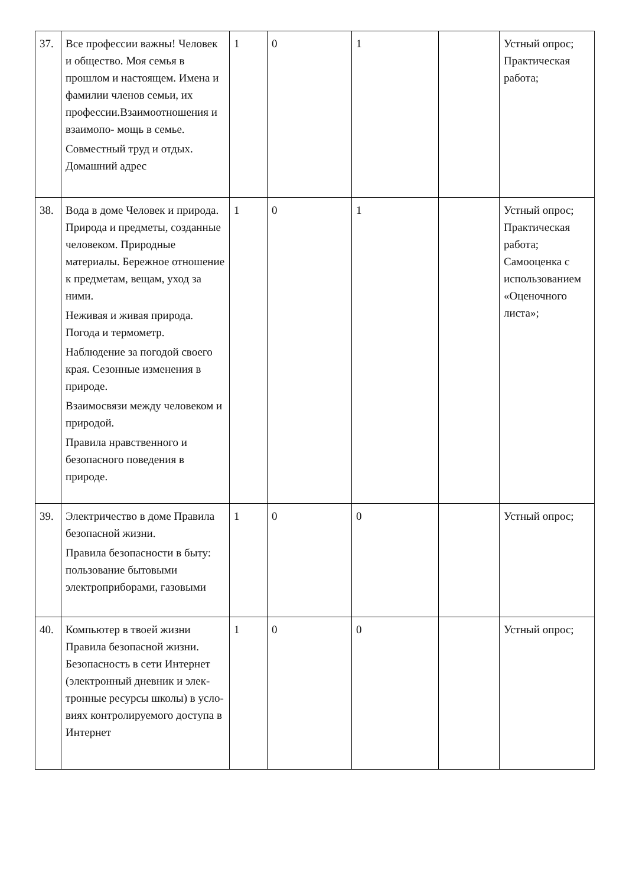| 37. | Все профессии важны! Человек и общество. Моя семья в прошлом и настоящем. Имена и фамилии членов семьи, их профессии.Взаимоотношения и взаимопо- мощь в семье. Совместный труд и отдых. Домашний адрес | 1 | 0 | 1 | | Устный опрос; Практическая работа; |
| 38. | Вода в доме Человек и природа. Природа и предметы, созданные человеком. Природные материалы. Бережное отношение к предметам, вещам, уход за ними. Неживая и живая природа. Погода и термометр. Наблюдение за погодой своего края. Сезонные изменения в природе. Взаимосвязи между человеком и природой. Правила нравственного и безопасного поведения в природе. | 1 | 0 | 1 | | Устный опрос; Практическая работа; Самооценка с использованием «Оценочного листа»; |
| 39. | Электричество в доме Правила безопасной жизни. Правила безопасности в быту: пользование бытовыми электроприборами, газовыми | 1 | 0 | 0 | | Устный опрос; |
| 40. | Компьютер в твоей жизни Правила безопасной жизни. Безопасность в сети Интернет (электронный дневник и элек- тронные ресурсы школы) в усло- виях контролируемого доступа в Интернет | 1 | 0 | 0 | | Устный опрос; |